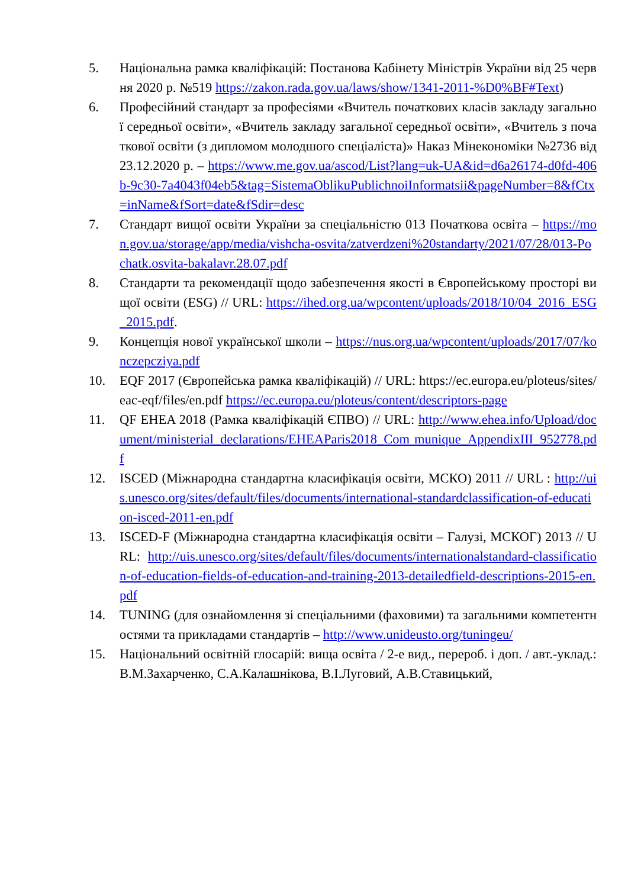5. Національна рамка кваліфікацій: Постанова Кабінету Міністрів України від 25 червня 2020 р. №519 https://zakon.rada.gov.ua/laws/show/1341-2011-%D0%BF#Text)
6. Професійний стандарт за професіями «Вчитель початкових класів закладу загальної середньої освіти», «Вчитель закладу загальної середньої освіти», «Вчитель з початкової освіти (з дипломом молодшого спеціаліста)» Наказ Мінекономіки №2736 від 23.12.2020 р. – https://www.me.gov.ua/ascod/List?lang=uk-UA&id=d6a26174-d0fd-406b-9c30-7a4043f04eb5&tag=SistemaOblikuPublichnoiInformatsii&pageNumber=8&fCtx=inName&fSort=date&fSdir=desc
7. Стандарт вищої освіти України за спеціальністю 013 Початкова освіта – https://mon.gov.ua/storage/app/media/vishcha-osvita/zatverdzeni%20standarty/2021/07/28/013-Pochatk.osvita-bakalavr.28.07.pdf
8. Стандарти та рекомендації щодо забезпечення якості в Європейському просторі вищої освіти (ESG) // URL: https://ihed.org.ua/wpcontent/uploads/2018/10/04_2016_ESG_2015.pdf.
9. Концепція нової української школи – https://nus.org.ua/wpcontent/uploads/2017/07/konczepcziya.pdf
10. EQF 2017 (Європейська рамка кваліфікацій) // URL: https://ec.europa.eu/ploteus/sites/eac-eqf/files/en.pdf https://ec.europa.eu/ploteus/content/descriptors-page
11. QF EHEA 2018 (Рамка кваліфікацій ЄПВО) // URL: http://www.ehea.info/Upload/document/ministerial_declarations/EHEAParis2018_Com munique_AppendixIII_952778.pdf
12. ISCED (Міжнародна стандартна класифікація освіти, МСКО) 2011 // URL : http://uis.unesco.org/sites/default/files/documents/international-standardclassification-of-education-isced-2011-en.pdf
13. ISCED-F (Міжнародна стандартна класифікація освіти – Галузі, МСКОГ) 2013 // URL: http://uis.unesco.org/sites/default/files/documents/internationalstandard-classification-of-education-fields-of-education-and-training-2013-detailedfield-descriptions-2015-en.pdf
14. TUNING (для ознайомлення зі спеціальними (фаховими) та загальними компетентностями та прикладами стандартів – http://www.unideusto.org/tuningeu/
15. Національний освітній глосарій: вища освіта / 2-е вид., перероб. і доп. / авт.-уклад.: В.М.Захарченко, С.А.Калашнікова, В.І.Луговий, А.В.Ставицький,